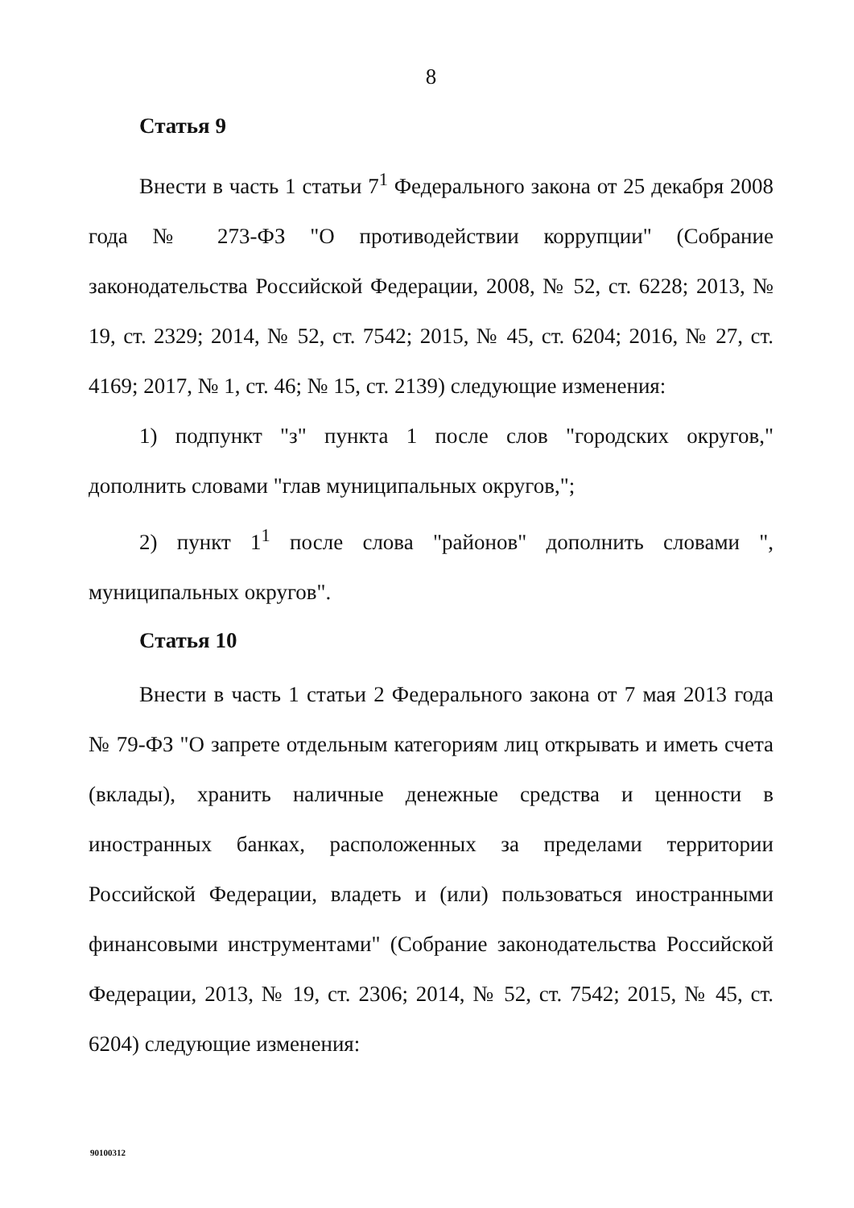8
Статья 9
Внести в часть 1 статьи 7<sup>1</sup> Федерального закона от 25 декабря 2008 года № 273-ФЗ "О противодействии коррупции" (Собрание законодательства Российской Федерации, 2008, № 52, ст. 6228; 2013, № 19, ст. 2329; 2014, № 52, ст. 7542; 2015, № 45, ст. 6204; 2016, № 27, ст. 4169; 2017, № 1, ст. 46; № 15, ст. 2139) следующие изменения:
1) подпункт "з" пункта 1 после слов "городских округов," дополнить словами "глав муниципальных округов,";
2) пункт 1<sup>1</sup> после слова "районов" дополнить словами ", муниципальных округов".
Статья 10
Внести в часть 1 статьи 2 Федерального закона от 7 мая 2013 года № 79-ФЗ "О запрете отдельным категориям лиц открывать и иметь счета (вклады), хранить наличные денежные средства и ценности в иностранных банках, расположенных за пределами территории Российской Федерации, владеть и (или) пользоваться иностранными финансовыми инструментами" (Собрание законодательства Российской Федерации, 2013, № 19, ст. 2306; 2014, № 52, ст. 7542; 2015, № 45, ст. 6204) следующие изменения:
90100312